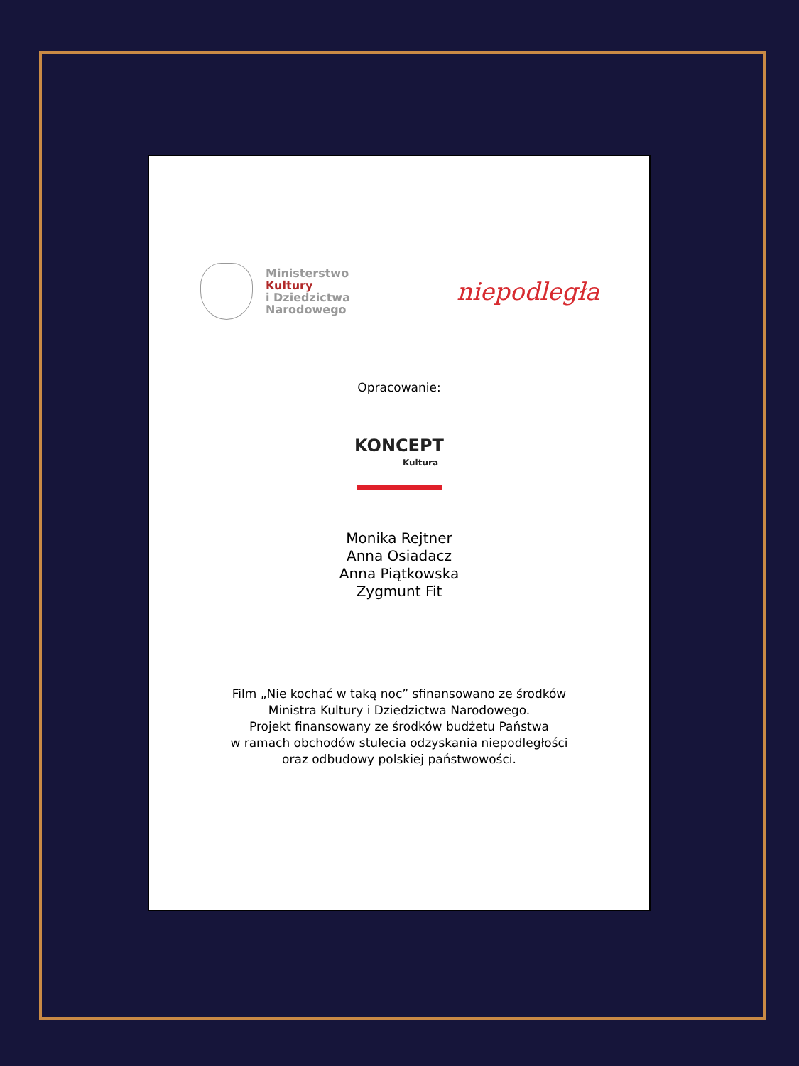Ministerstwo
Kultury
i Dziedzictwa
Narodowego
niepodległa
Opracowanie:
KONCEPT
Kultura
Monika Rejtner
Anna Osiadacz
Anna Piątkowska
Zygmunt Fit
Film „Nie kochać w taką noc” sfinansowano ze środków
Ministra Kultury i Dziedzictwa Narodowego.
Projekt finansowany ze środków budżetu Państwa
w ramach obchodów stulecia odzyskania niepodległości
oraz odbudowy polskiej państwowości.